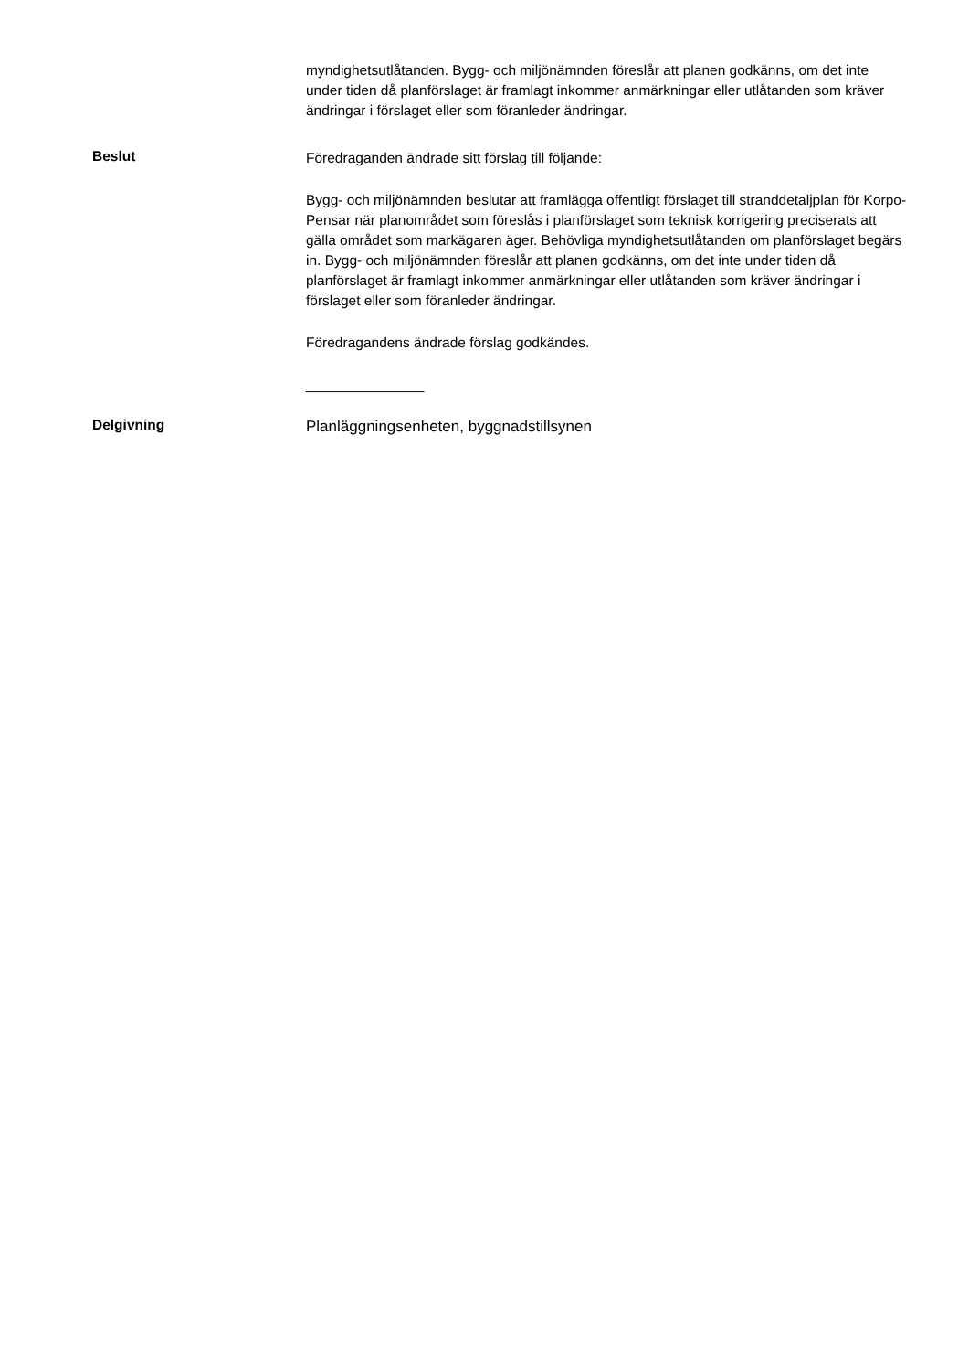myndighetsutlåtanden. Bygg- och miljönämnden föreslår att planen godkänns, om det inte under tiden då planförslaget är framlagt inkommer anmärkningar eller utlåtanden som kräver ändringar i förslaget eller som föranleder ändringar.
Beslut
Föredraganden ändrade sitt förslag till följande:
Bygg- och miljönämnden beslutar att framlägga offentligt förslaget till stranddetaljplan för Korpo-Pensar när planområdet som föreslås i planförslaget som teknisk korrigering preciserats att gälla området som markägaren äger. Behövliga myndighetsutlåtanden om planförslaget begärs in. Bygg- och miljönämnden föreslår att planen godkänns, om det inte under tiden då planförslaget är framlagt inkommer anmärkningar eller utlåtanden som kräver ändringar i förslaget eller som föranleder ändringar.
Föredragandens ändrade förslag godkändes.
_______________
Delgivning
Planläggningsenheten, byggnadstillsynen